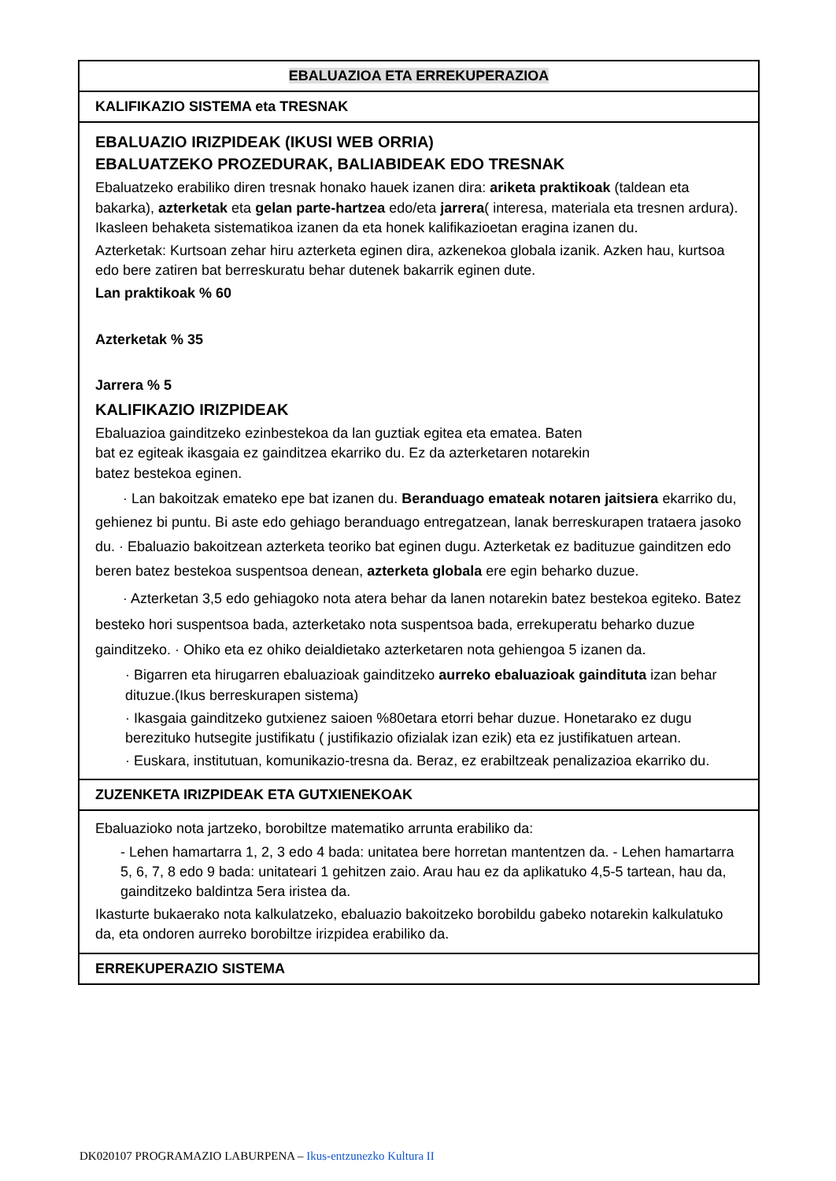| EBALUAZIOA ETA ERREKUPERAZIOA |
| KALIFIKAZIO SISTEMA eta TRESNAK |
| EBALUAZIO IRIZPIDEAK (IKUSI WEB ORRIA) EBALUATZEKO PROZEDURAK, BALIABIDEAK EDO TRESNAK Ebaluatzeko erabiliko diren tresnak honako hauek izanen dira: ariketa praktikoak (taldean eta bakarka), azterketak eta gelan parte-hartzea edo/eta jarrera ( interesa, materiala eta tresnen ardura). Ikasleen behaketa sistematikoa izanen da eta honek kalifikazioetan eragina izanen du. Azterketak: Kurtsoan zehar hiru azterketa eginen dira, azkenekoa globala izanik. Azken hau, kurtsoa edo bere zatiren bat berreskuratu behar dutenek bakarrik eginen dute. Lan praktikoak % 60 Azterketak % 35 Jarrera % 5 KALIFIKAZIO IRIZPIDEAK Ebaluazioa gainditzeko ezinbestekoa da lan guztiak egitea eta ematea. Baten bat ez egiteak ikasgaia ez gainditzea ekarriko du. Ez da azterketaren notarekin batez bestekoa eginen. · Lan bakoitzak emateko epe bat izanen du. Beranduago emateak notaren jaitsiera ekarriko du, gehienez bi puntu. Bi aste edo gehiago beranduago entregatzean, lanak berreskurapen trataera jasoko du. · Ebaluazio bakoitzean azterketa teoriko bat eginen dugu. Azterketak ez badituzue gainditzen edo beren batez bestekoa suspentsoa denean, azterketa globala ere egin beharko duzue. · Azterketan 3,5 edo gehiagoko nota atera behar da lanen notarekin batez bestekoa egiteko. Batez besteko hori suspentsoa bada, azterketako nota suspentsoa bada, errekuperatu beharko duzue gainditzeko. · Ohiko eta ez ohiko deialdietako azterketaren nota gehiengoa 5 izanen da. · Bigarren eta hirugarren ebaluazioak gainditzeko aurreko ebaluazioak gaindituta izan behar dituzue.(Ikus berreskurapen sistema) · Ikasgaia gainditzeko gutxienez saioen %80etara etorri behar duzue. Honetarako ez dugu berezituko hutsegite justifikatu ( justifikazio ofizialak izan ezik) eta ez justifikatuen artean. · Euskara, institutuan, komunikazio-tresna da. Beraz, ez erabiltzeak penalizazioa ekarriko du. |
| ZUZENKETA IRIZPIDEAK ETA GUTXIENEKOAK |
| Ebaluazioko nota jartzeko, borobiltze matematiko arrunta erabiliko da: - Lehen hamartarra 1, 2, 3 edo 4 bada: unitatea bere horretan mantentzen da. - Lehen hamartarra 5, 6, 7, 8 edo 9 bada: unitateari 1 gehitzen zaio. Arau hau ez da aplikatuko 4,5-5 tartean, hau da, gainditzeko baldintza 5era iristea da. Ikasturte bukaerako nota kalkulatzeko, ebaluazio bakoitzeko borobildu gabeko notarekin kalkulatuko da, eta ondoren aurreko borobiltze irizpidea erabiliko da. |
| ERREKUPERAZIO SISTEMA |
DK020107 PROGRAMAZIO LABURPENA – Ikus-entzunezko Kultura II